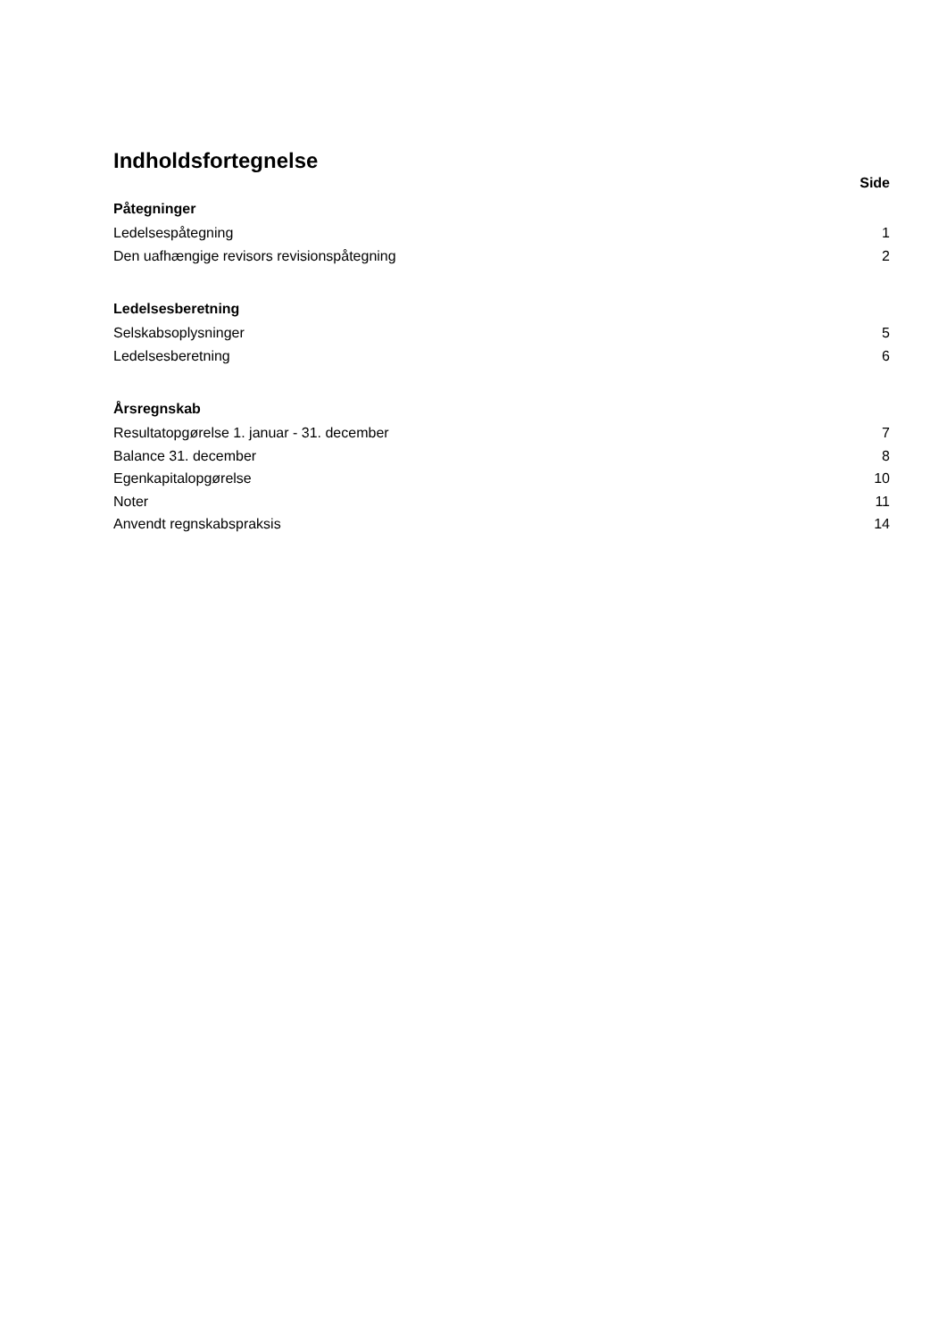Indholdsfortegnelse
Side
Påtegninger
Ledelsespåtegning 1
Den uafhængige revisors revisionspåtegning 2
Ledelsesberetning
Selskabsoplysninger 5
Ledelsesberetning 6
Årsregnskab
Resultatopgørelse 1. januar - 31. december 7
Balance 31. december 8
Egenkapitalopgørelse 10
Noter 11
Anvendt regnskabspraksis 14